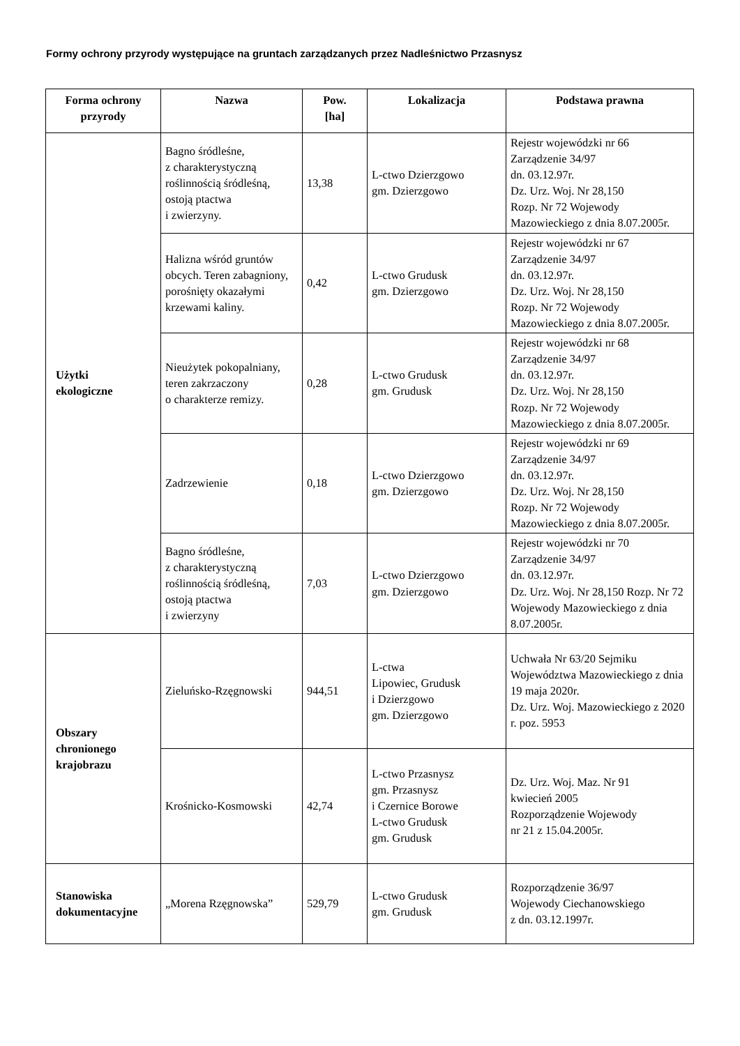Formy ochrony przyrody występujące na gruntach zarządzanych przez Nadleśnictwo Przasnysz
| Forma ochrony przyrody | Nazwa | Pow. [ha] | Lokalizacja | Podstawa prawna |
| --- | --- | --- | --- | --- |
| Użytki ekologiczne | Bagno śródleśne, z charakterystyczną roślinnością śródleśną, ostoją ptactwa i zwierzyny. | 13,38 | L-ctwo Dzierzgowo gm. Dzierzgowo | Rejestr wojewódzki nr 66 Zarządzenie 34/97 dn. 03.12.97r. Dz. Urz. Woj. Nr 28,150 Rozp. Nr 72 Wojewody Mazowieckiego z dnia 8.07.2005r. |
| | Halizna wśród gruntów obcych. Teren zabagniony, porośnięty okazałymi krzewami kaliny. | 0,42 | L-ctwo Grudusk gm. Dzierzgowo | Rejestr wojewódzki nr 67 Zarządzenie 34/97 dn. 03.12.97r. Dz. Urz. Woj. Nr 28,150 Rozp. Nr 72 Wojewody Mazowieckiego z dnia 8.07.2005r. |
| | Nieużytek pokopalniany, teren zakrzaczony o charakterze remizy. | 0,28 | L-ctwo Grudusk gm. Grudusk | Rejestr wojewódzki nr 68 Zarządzenie 34/97 dn. 03.12.97r. Dz. Urz. Woj. Nr 28,150 Rozp. Nr 72 Wojewody Mazowieckiego z dnia 8.07.2005r. |
| | Zadrzewienie | 0,18 | L-ctwo Dzierzgowo gm. Dzierzgowo | Rejestr wojewódzki nr 69 Zarządzenie 34/97 dn. 03.12.97r. Dz. Urz. Woj. Nr 28,150 Rozp. Nr 72 Wojewody Mazowieckiego z dnia 8.07.2005r. |
| | Bagno śródleśne, z charakterystyczną roślinnością śródleśną, ostoją ptactwa i zwierzyny | 7,03 | L-ctwo Dzierzgowo gm. Dzierzgowo | Rejestr wojewódzki nr 70 Zarządzenie 34/97 dn. 03.12.97r. Dz. Urz. Woj. Nr 28,150 Rozp. Nr 72 Wojewody Mazowieckiego z dnia 8.07.2005r. |
| Obszary chronionego krajobrazu | Zieluńsko-Rzęgnowski | 944,51 | L-ctwa Lipowiec, Grudusk i Dzierzgowo gm. Dzierzgowo | Uchwała Nr 63/20 Sejmiku Województwa Mazowieckiego z dnia 19 maja 2020r. Dz. Urz. Woj. Mazowieckiego z 2020 r. poz. 5953 |
| | Krośnicko-Kosmowski | 42,74 | L-ctwo Przasnysz gm. Przasnysz i Czernice Borowe L-ctwo Grudusk gm. Grudusk | Dz. Urz. Woj. Maz. Nr 91 kwiecień 2005 Rozporządzenie Wojewody nr 21 z 15.04.2005r. |
| Stanowiska dokumentacyjne | „Morena Rzęgnowska” | 529,79 | L-ctwo Grudusk gm. Grudusk | Rozporządzenie 36/97 Wojewody Ciechanowskiego z dn. 03.12.1997r. |